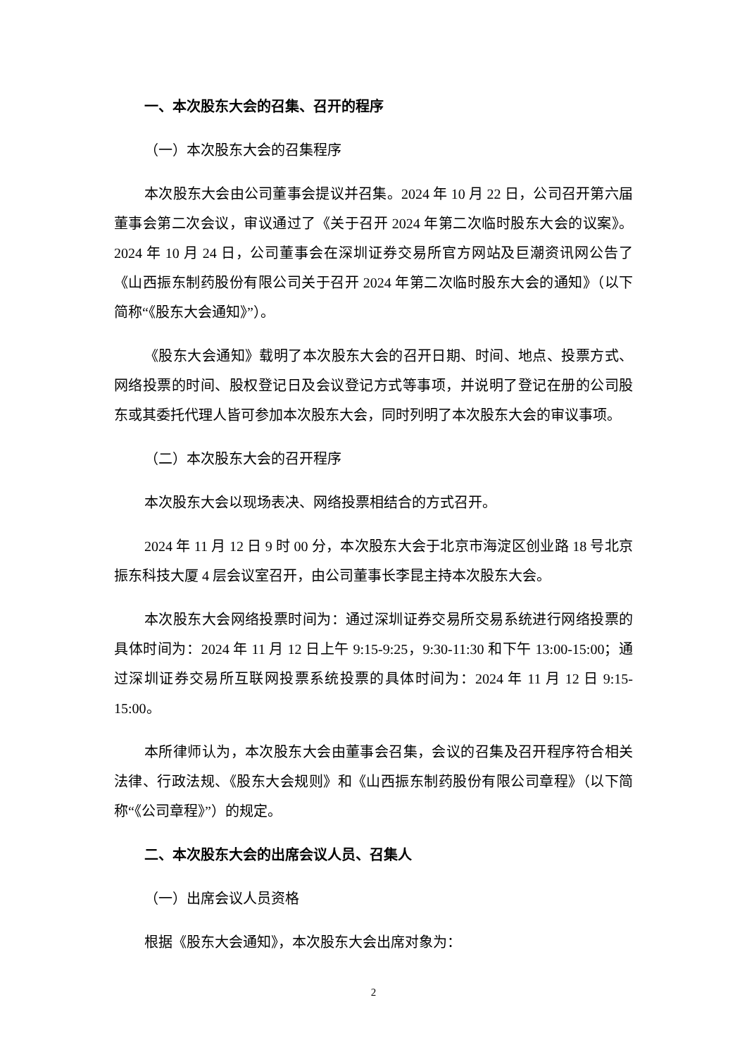一、本次股东大会的召集、召开的程序
（一）本次股东大会的召集程序
本次股东大会由公司董事会提议并召集。2024 年 10 月 22 日，公司召开第六届董事会第二次会议，审议通过了《关于召开 2024 年第二次临时股东大会的议案》。2024 年 10 月 24 日，公司董事会在深圳证券交易所官方网站及巨潮资讯网公告了《山西振东制药股份有限公司关于召开 2024 年第二次临时股东大会的通知》（以下简称“《股东大会通知》”）。
《股东大会通知》载明了本次股东大会的召开日期、时间、地点、投票方式、网络投票的时间、股权登记日及会议登记方式等事项，并说明了登记在册的公司股东或其委托代理人皆可参加本次股东大会，同时列明了本次股东大会的审议事项。
（二）本次股东大会的召开程序
本次股东大会以现场表决、网络投票相结合的方式召开。
2024 年 11 月 12 日 9 时 00 分，本次股东大会于北京市海淀区创业路 18 号北京振东科技大厦 4 层会议室召开，由公司董事长李昆主持本次股东大会。
本次股东大会网络投票时间为：通过深圳证券交易所交易系统进行网络投票的具体时间为：2024 年 11 月 12 日上午 9:15-9:25，9:30-11:30 和下午 13:00-15:00；通过深圳证券交易所互联网投票系统投票的具体时间为：2024 年 11 月 12 日 9:15-15:00。
本所律师认为，本次股东大会由董事会召集，会议的召集及召开程序符合相关法律、行政法规、《股东大会规则》和《山西振东制药股份有限公司章程》（以下简称“《公司章程》”）的规定。
二、本次股东大会的出席会议人员、召集人
（一）出席会议人员资格
根据《股东大会通知》，本次股东大会出席对象为：
2